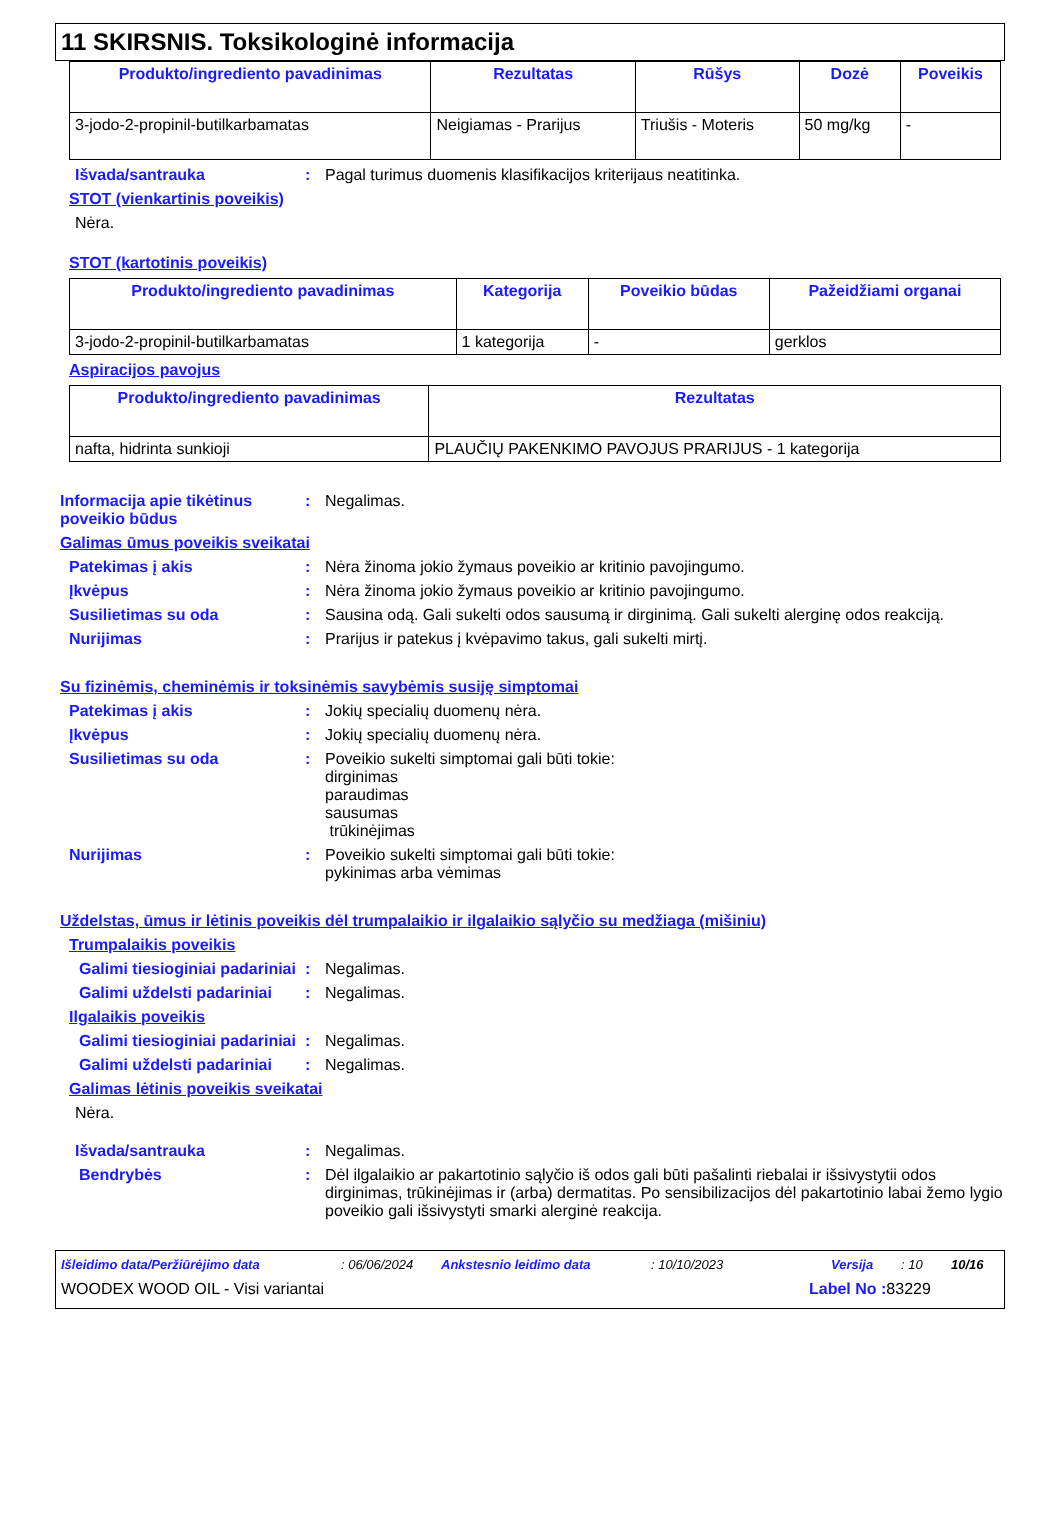11 SKIRSNIS. Toksikologinė informacija
| Produkto/ingrediento pavadinimas | Rezultatas | Rūšys | Dozė | Poveikis |
| --- | --- | --- | --- | --- |
| 3-jodo-2-propinil-butilkarbamatas | Neigiamas - Prarijus | Triušis - Moteris | 50 mg/kg | - |
Išvada/santrauka : Pagal turimus duomenis klasifikacijos kriterijaus neatitinka.
STOT (vienkartinis poveikis)
Nėra.
STOT (kartotinis poveikis)
| Produkto/ingrediento pavadinimas | Kategorija | Poveikio būdas | Pažeidžiami organai |
| --- | --- | --- | --- |
| 3-jodo-2-propinil-butilkarbamatas | 1 kategorija | - | gerklos |
Aspiracijos pavojus
| Produkto/ingrediento pavadinimas | Rezultatas |
| --- | --- |
| nafta, hidrinta sunkioji | PLAUČIŲ PAKENKIMO PAVOJUS PRARIJUS - 1 kategorija |
Informacija apie tikėtinus poveikio būdus
: Negalimas.
Galimas ūmus poveikis sveikatai
Patekimas į akis : Nėra žinoma jokio žymaus poveikio ar kritinio pavojingumo.
Įkvėpus : Nėra žinoma jokio žymaus poveikio ar kritinio pavojingumo.
Susilietimas su oda : Sausina odą. Gali sukelti odos sausumą ir dirginimą. Gali sukelti alerginę odos reakciją.
Nurijimas : Prarijus ir patekus į kvėpavimo takus, gali sukelti mirtį.
Su fizinėmis, cheminėmis ir toksinėmis savybėmis susiję simptomai
Patekimas į akis : Jokių specialių duomenų nėra.
Įkvėpus : Jokių specialių duomenų nėra.
Susilietimas su oda : Poveikio sukelti simptomai gali būti tokie:
dirginimas
paraudimas
sausumas
trūkinėjimas
Nurijimas : Poveikio sukelti simptomai gali būti tokie:
pykinimas arba vėmimas
Uždelstas, ūmus ir lėtinis poveikis dėl trumpalaikio ir ilgalaikio sąlyčio su medžiaga (mišiniu)
Trumpalaikis poveikis
Galimi tiesioginiai padariniai
: Negalimas.
Galimi uždelsti padariniai
: Negalimas.
Ilgalaikis poveikis
Galimi tiesioginiai padariniai
: Negalimas.
Galimi uždelsti padariniai
: Negalimas.
Galimas lėtinis poveikis sveikatai
Nėra.
Išvada/santrauka : Negalimas.
Bendrybės : Dėl ilgalaikio ar pakartotinio sąlyčio iš odos gali būti pašalinti riebalai ir išsivystytii odos dirginimas, trūkinėjimas ir (arba) dermatitas. Po sensibilizacijos dėl pakartotinio labai žemo lygio poveikio gali išsivystyti smarki alerginė reakcija.
Išleidimo data/Peržiūrėjimo data: 06/06/2024 Ankstesnio leidimo data: 10/10/2023 Versija: 10 10/16
WOODEX WOOD OIL - Visi variantai Label No : 83229